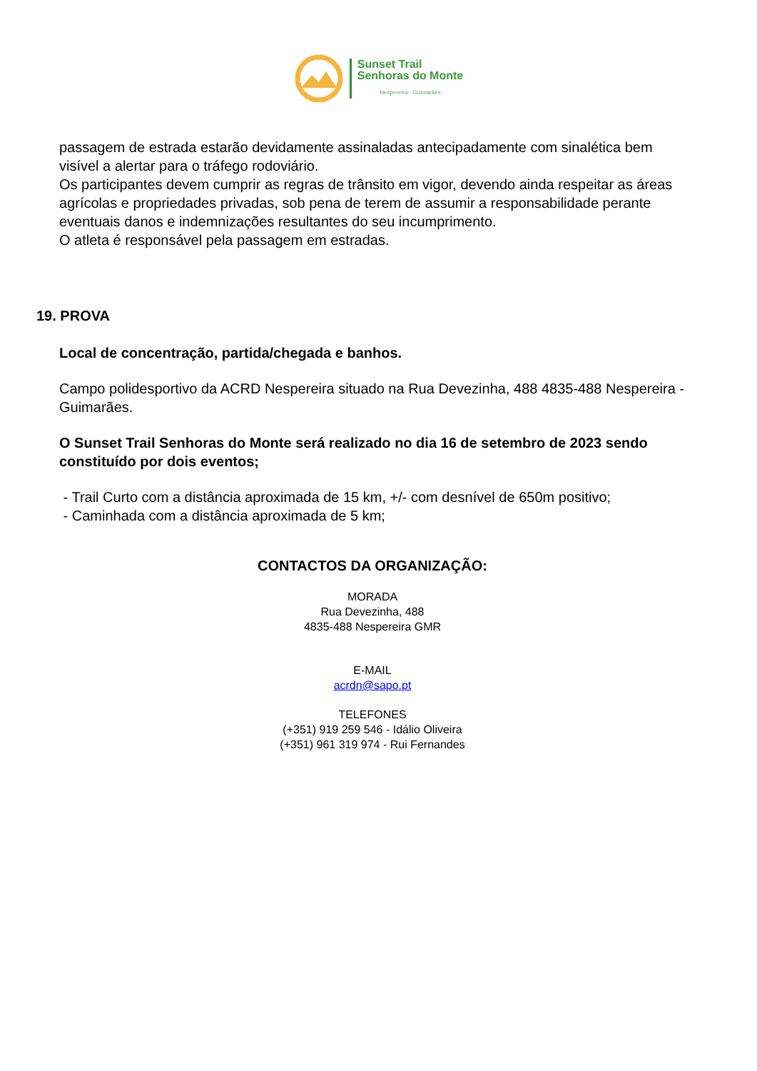Sunset Trail
Senhoras do Monte
Nespereira - Guimarães
passagem de estrada estarão devidamente assinaladas antecipadamente com sinalética bem visível a alertar para o tráfego rodoviário.
Os participantes devem cumprir as regras de trânsito em vigor, devendo ainda respeitar as áreas agrícolas e propriedades privadas, sob pena de terem de assumir a responsabilidade perante eventuais danos e indemnizações resultantes do seu incumprimento.
O atleta é responsável pela passagem em estradas.
19. PROVA
Local de concentração, partida/chegada e banhos.
Campo polidesportivo da ACRD Nespereira situado na Rua Devezinha, 488 4835-488 Nespereira - Guimarães.
O Sunset Trail Senhoras do Monte será realizado no dia 16 de setembro de 2023 sendo constituído por dois eventos;
- Trail Curto com a distância aproximada de 15 km, +/- com desnível de 650m positivo;
- Caminhada com a distância aproximada de 5 km;
CONTACTOS DA ORGANIZAÇÃO:
MORADA
Rua Devezinha, 488
4835-488 Nespereira GMR
E-MAIL
acrdn@sapo.pt
TELEFONES
(+351) 919 259 546 - Idálio Oliveira
(+351) 961 319 974 - Rui Fernandes